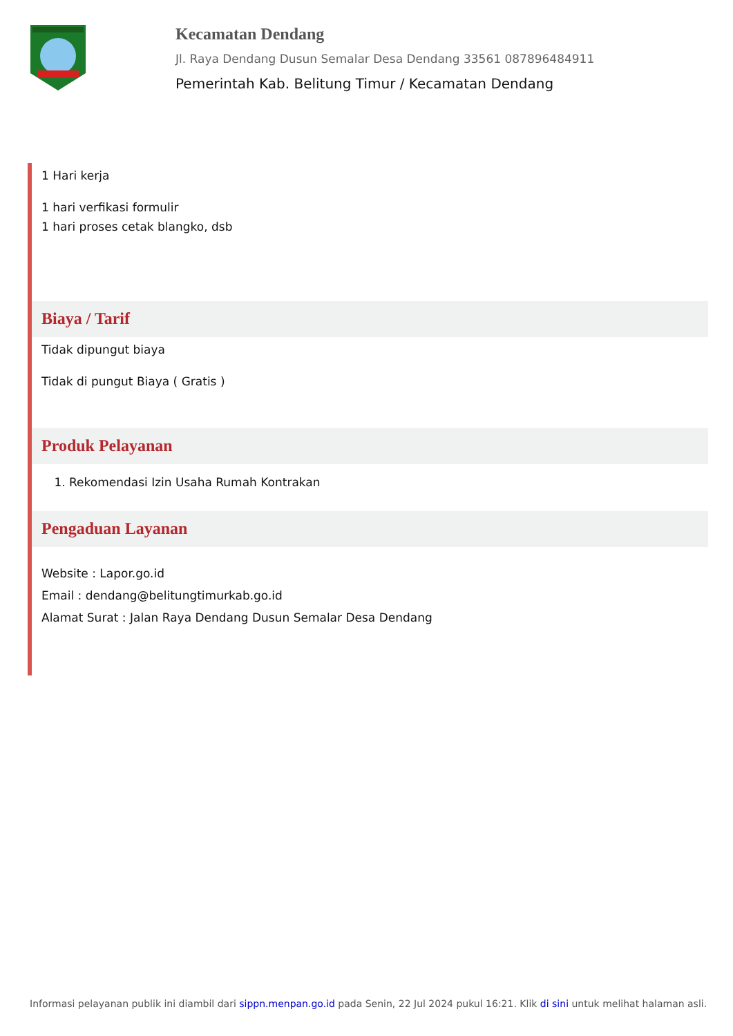Kecamatan Dendang
Jl. Raya Dendang Dusun Semalar Desa Dendang 33561 087896484911
Pemerintah Kab. Belitung Timur / Kecamatan Dendang
1 Hari kerja
1 hari verfikasi formulir
1 hari proses cetak blangko, dsb
Biaya / Tarif
Tidak dipungut biaya
Tidak di pungut Biaya ( Gratis )
Produk Pelayanan
1. Rekomendasi Izin Usaha Rumah Kontrakan
Pengaduan Layanan
Website : Lapor.go.id
Email : dendang@belitungtimurkab.go.id
Alamat Surat : Jalan Raya Dendang Dusun Semalar Desa Dendang
Informasi pelayanan publik ini diambil dari sippn.menpan.go.id pada Senin, 22 Jul 2024 pukul 16:21. Klik di sini untuk melihat halaman asli.